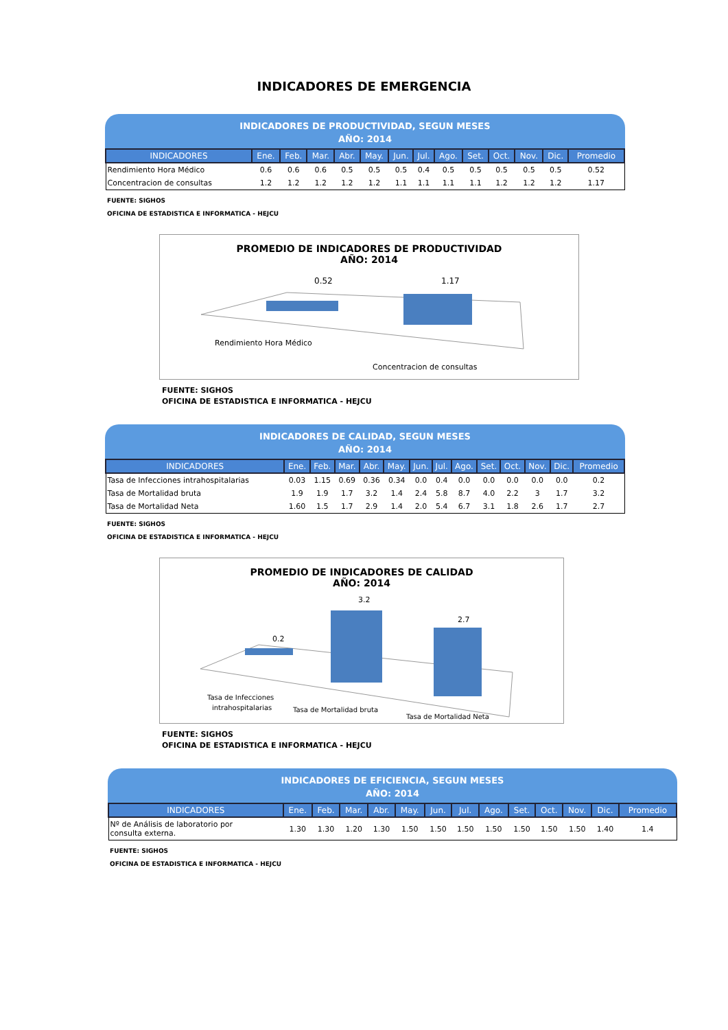INDICADORES DE EMERGENCIA
INDICADORES DE PRODUCTIVIDAD, SEGUN MESES
AÑO: 2014
| INDICADORES | Ene. | Feb. | Mar. | Abr. | May. | Jun. | Jul. | Ago. | Set. | Oct. | Nov. | Dic. | Promedio |
| --- | --- | --- | --- | --- | --- | --- | --- | --- | --- | --- | --- | --- | --- |
| Rendimiento Hora Médico | 0.6 | 0.6 | 0.6 | 0.5 | 0.5 | 0.5 | 0.4 | 0.5 | 0.5 | 0.5 | 0.5 | 0.5 | 0.52 |
| Concentracion de consultas | 1.2 | 1.2 | 1.2 | 1.2 | 1.2 | 1.1 | 1.1 | 1.1 | 1.1 | 1.2 | 1.2 | 1.2 | 1.17 |
FUENTE: SIGHOS
OFICINA DE ESTADISTICA E INFORMATICA - HEJCU
PROMEDIO DE INDICADORES DE PRODUCTIVIDAD
AÑO: 2014
0.52
1.17
Rendimiento Hora Médico
Concentracion de consultas
FUENTE: SIGHOS
OFICINA DE ESTADISTICA E INFORMATICA - HEJCU
INDICADORES DE CALIDAD, SEGUN MESES
AÑO: 2014
| INDICADORES | Ene. | Feb. | Mar. | Abr. | May. | Jun. | Jul. | Ago. | Set. | Oct. | Nov. | Dic. | Promedio |
| --- | --- | --- | --- | --- | --- | --- | --- | --- | --- | --- | --- | --- | --- |
| Tasa de Infecciones intrahospitalarias | 0.03 | 1.15 | 0.69 | 0.36 | 0.34 | 0.0 | 0.4 | 0.0 | 0.0 | 0.0 | 0.0 | 0.0 | 0.2 |
| Tasa de Mortalidad bruta | 1.9 | 1.9 | 1.7 | 3.2 | 1.4 | 2.4 | 5.8 | 8.7 | 4.0 | 2.2 | 3 | 1.7 | 3.2 |
| Tasa de Mortalidad Neta | 1.60 | 1.5 | 1.7 | 2.9 | 1.4 | 2.0 | 5.4 | 6.7 | 3.1 | 1.8 | 2.6 | 1.7 | 2.7 |
FUENTE: SIGHOS
OFICINA DE ESTADISTICA E INFORMATICA - HEJCU
PROMEDIO DE INDICADORES DE CALIDAD
AÑO: 2014
0.2
3.2
2.7
Tasa de Infecciones
intrahospitalarias
Tasa de Mortalidad bruta
Tasa de Mortalidad Neta
FUENTE: SIGHOS
OFICINA DE ESTADISTICA E INFORMATICA - HEJCU
INDICADORES DE EFICIENCIA, SEGUN MESES
AÑO: 2014
| INDICADORES | Ene. | Feb. | Mar. | Abr. | May. | Jun. | Jul. | Ago. | Set. | Oct. | Nov. | Dic. | Promedio |
| --- | --- | --- | --- | --- | --- | --- | --- | --- | --- | --- | --- | --- | --- |
| Nº de Análisis de laboratorio por consulta externa. | 1.30 | 1.30 | 1.20 | 1.30 | 1.50 | 1.50 | 1.50 | 1.50 | 1.50 | 1.50 | 1.50 | 1.40 | 1.4 |
FUENTE: SIGHOS
OFICINA DE ESTADISTICA E INFORMATICA - HEJCU